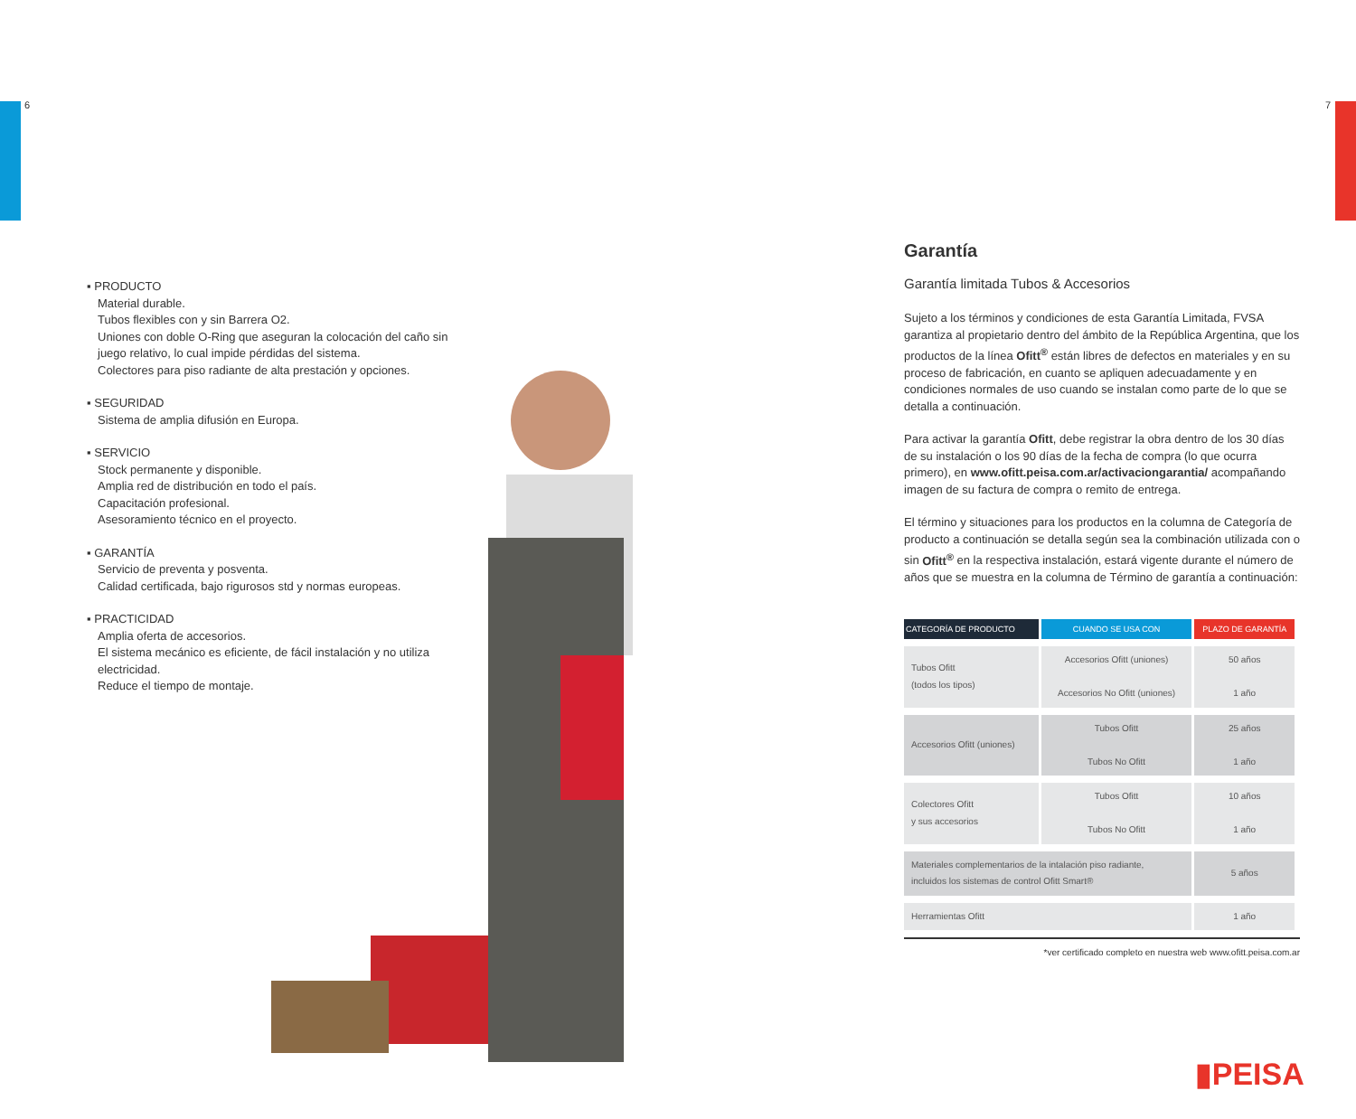6 7
▪ PRODUCTO
Material durable.
Tubos flexibles con y sin Barrera O2.
Uniones con doble O-Ring que aseguran la colocación del caño sin juego relativo, lo cual impide pérdidas del sistema.
Colectores para piso radiante de alta prestación y opciones.
▪ SEGURIDAD
Sistema de amplia difusión en Europa.
▪ SERVICIO
Stock permanente y disponible.
Amplia red de distribución en todo el país.
Capacitación profesional.
Asesoramiento técnico en el proyecto.
▪ GARANTÍA
Servicio de preventa y posventa.
Calidad certificada, bajo rigurosos std y normas europeas.
▪ PRACTICIDAD
Amplia oferta de accesorios.
El sistema mecánico es eficiente, de fácil instalación y no utiliza electricidad.
Reduce el tiempo de montaje.
Garantía
Garantía limitada Tubos & Accesorios
Sujeto a los términos y condiciones de esta Garantía Limitada, FVSA garantiza al propietario dentro del ámbito de la República Argentina, que los productos de la línea Ofitt<sup>®</sup> están libres de defectos en materiales y en su proceso de fabricación, en cuanto se apliquen adecuadamente y en condiciones normales de uso cuando se instalan como parte de lo que se detalla a continuación.
Para activar la garantía Ofitt, debe registrar la obra dentro de los 30 días de su instalación o los 90 días de la fecha de compra (lo que ocurra primero), en www.ofitt.peisa.com.ar/activaciongarantia/ acompañando imagen de su factura de compra o remito de entrega.
El término y situaciones para los productos en la columna de Categoría de producto a continuación se detalla según sea la combinación utilizada con o sin Ofitt<sup>®</sup> en la respectiva instalación, estará vigente durante el número de años que se muestra en la columna de Término de garantía a continuación:
| CATEGORÍA DE PRODUCTO | CUANDO SE USA CON | PLAZO DE GARANTÍA |
| --- | --- | --- |
| Tubos Ofitt (todos los tipos) | Accesorios Ofitt (uniones) Accesorios No Ofitt (uniones) | 50 años 1 año |
| Accesorios Ofitt (uniones) | Tubos Ofitt Tubos No Ofitt | 25 años 1 año |
| Colectores Ofitt y sus accesorios | Tubos Ofitt Tubos No Ofitt | 10 años 1 año |
| Materiales complementarios de la intalación piso radiante, incluidos los sistemas de control Ofitt Smart® | | 5 años |
| Herramientas Ofitt | | 1 año |
*ver certificado completo en nuestra web www.ofitt.peisa.com.ar
▮PEISA